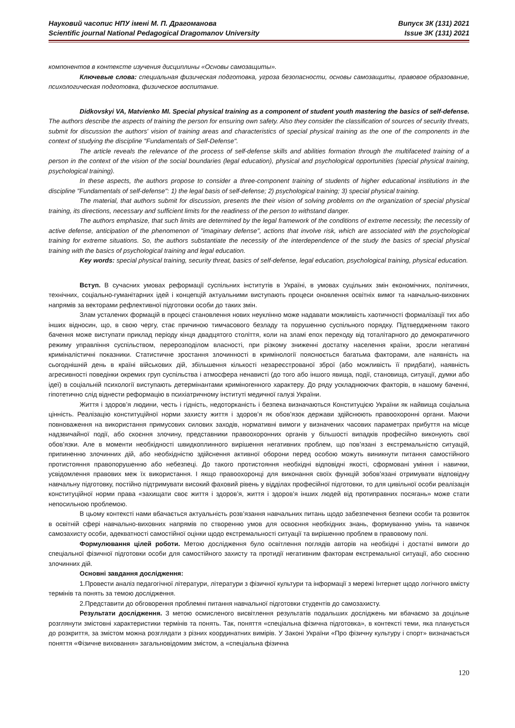Науковий часопис НПУ імені М. П. Драгоманова
Scientific journal National Pedagogical Dragomanov University
Випуск 3К (131) 2021
Issue 3K (131) 2021
компонентов в контексте изучения дисциплины «Основы самозащиты».
Ключевые слова: специальная физическая подготовка, угроза безопасности, основы самозащиты, правовое образование, психологическая подготовка, физическое воспитание.
Didkovskyi VA, Matvienko MI. Special physical training as a component of student youth mastering the basics of self-defense. The authors describe the aspects of training the person for ensuring own safety. Also they consider the classification of sources of security threats, submit for discussion the authors' vision of training areas and characteristics of special physical training as the one of the components in the context of studying the discipline "Fundamentals of Self-Defense".
The article reveals the relevance of the process of self-defense skills and abilities formation through the multifaceted training of a person in the context of the vision of the social boundaries (legal education), physical and psychological opportunities (special physical training, psychological training).
In these aspects, the authors propose to consider a three-component training of students of higher educational institutions in the discipline "Fundamentals of self-defense": 1) the legal basis of self-defense; 2) psychological training; 3) special physical training.
The material, that authors submit for discussion, presents the their vision of solving problems on the organization of special physical training, its directions, necessary and sufficient limits for the readiness of the person to withstand danger.
The authors emphasize, that such limits are determined by the legal framework of the conditions of extreme necessity, the necessity of active defense, anticipation of the phenomenon of "imaginary defense", actions that involve risk, which are associated with the psychological training for extreme situations. So, the authors substantiate the necessity of the interdependence of the study the basics of special physical training with the basics of psychological training and legal education.
Key words: special physical training, security threat, basics of self-defense, legal education, psychological training, physical education.
Вступ. В сучасних умовах реформації суспільних інститутів в Україні, в умовах суцільних змін економічних, політичних, технічних, соціально-гуманітарних ідей і концепцій актуальними виступають процеси оновлення освітніх вимог та навчально-виховних напрямів за векторами рефлективної підготовки особи до таких змін.
Злам усталених формацій в процесі становлення нових неуклінно може надавати можливість хаотичності формалізації тих або інших відносин, що, в свою чергу, стає причиною тимчасового безладу та порушенню суспільного порядку. Підтвердженням такого бачення може виступати приклад періоду кінця двадцятого століття, коли на зламі епох переходу від тоталітарного до демократичного режиму управління суспільством, перерозподілом власності, при різкому зниженні достатку населення країни, зросли негативні криміналістичні показники. Статистичне зростання злочинності в кримінології пояснюється багатьма факторами, але наявність на сьогоднішній день в країні військових дій, збільшення кількості незареєстрованої зброї (або можливість її придбати), наявність агресивності поведінки окремих груп суспільства і атмосфера ненависті (до того або іншого явища, події, становища, ситуації, думки або ідеї) в соціальній психології виступають детермінантами криміногенного характеру. До ряду ускладнюючих факторів, в нашому баченні, гіпотетично слід віднести реформацію в психіатричному інституті медичної галузі України.
Життя і здоров’я людини, честь і гідність, недоторканість і безпека визначаються Конституцією України як найвища соціальна цінність. Реалізацію конституційної норми захисту життя і здоров’я як обов’язок держави здійснюють правоохоронні органи. Маючи повноваження на використання примусових силових заходів, нормативні вимоги у визначених часових параметрах прибуття на місце надзвичайної події, або скоєння злочину, представники правоохоронних органів у більшості випадків професійно виконують свої обов’язки. Але в моменти необхідності швидкоплинного вирішення негативних проблем, що пов’язані з екстремальністю ситуацій, припиненню злочинних дій, або необхідністю здійснення активної оборони перед особою можуть виникнути питання самостійного протистояння правопорушенню або небезпеці. До такого протистояння необхідні відповідні якості, сформовані уміння і навички, усвідомлення правових меж їх використання. І якщо правоохоронці для виконання своїх функцій зобов’язані отримувати відповідну навчальну підготовку, постійно підтримувати високий фаховий рівень у відділах професійної підготовки, то для цивільної особи реалізація конституційної норми права «захищати своє життя і здоров’я, життя і здоров’я інших людей від протиправних посягань» може стати непосильною проблемою.
В цьому контексті нами вбачається актуальність розв’язання навчальних питань щодо забезпечення безпеки особи та розвиток в освітній сфері навчально-виховних напрямів по створенню умов для освоєння необхідних знань, формуванню умінь та навичок самозахисту особи, адекватності самостійної оцінки щодо екстремальності ситуації та вирішенню проблем в правовому полі.
Формулювання цілей роботи. Метою дослідження було освітлення поглядів авторів на необхідні і достатні вимоги до спеціальної фізичної підготовки особи для самостійного захисту та протидії негативним факторам екстремальної ситуації, або скоєнню злочинних дій.
Основні завдання дослідження:
1.Провести аналіз педагогічної літератури, літератури з фізичної культури та інформації з мережі Інтернет щодо логічного вмісту термінів та понять за темою дослідження.
2.Представити до обговорення проблемні питання навчальної підготовки студентів до самозахисту.
Результати дослідження. З метою осмисленого висвітлення результатів подальших досліджень ми вбачаємо за доцільне розглянути змістовні характеристики термінів та понять. Так, поняття «спеціальна фізична підготовка», в контексті теми, яка планується до розкриття, за змістом можна розглядати з різних координатних вимірів. У Законі України «Про фізичну культуру і спорт» визначається поняття «Фізичне виховання» загальновідомим змістом, а «спеціальна фізична
120